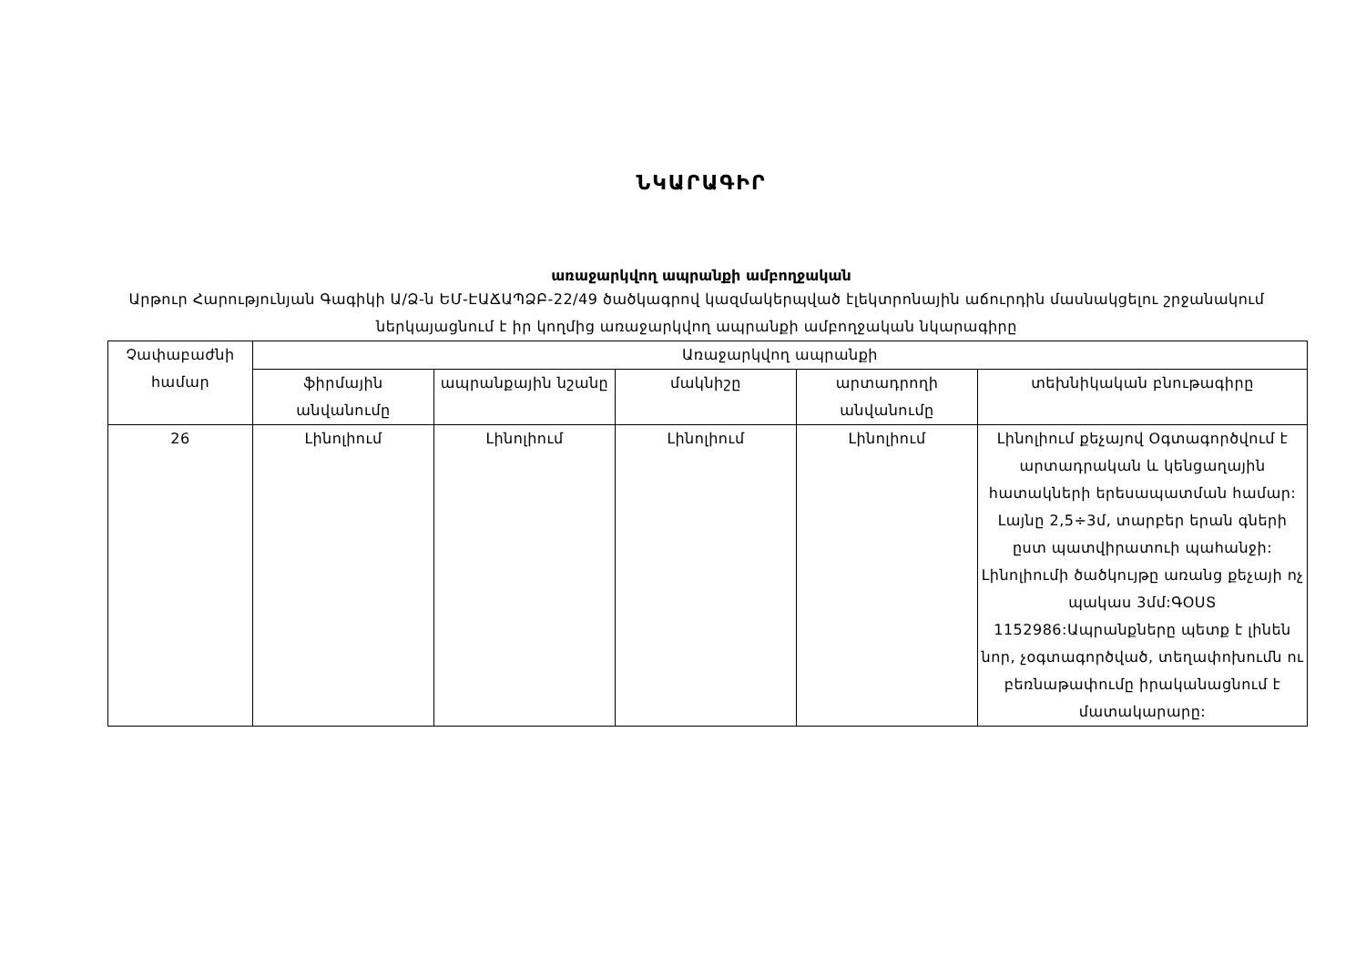ՆԿԱՐԱԳԻՐ
առաջարկվող ապրանքի ամբողջական
Արթուր Հարությունյան Գագիկի Ա/Ձ-ն ԵՄ-ԷԱՃԱՊՁԲ-22/49 ծածկագրով կազմակերպված էլեկտրոնային աճուրդին մասնակցելու շրջանակում ներկայացնում է իր կողմից առաջարկվող ապրանքի ամբողջական նկարագիրը
| Չափաբաժնի համար | Առաջարկվող ապրանքի | | | | |
| --- | --- | --- | --- | --- | --- |
| | ֆիրմային անվանումը | ապրանքային նշանը | մակնիշը | արտադրողի անվանումը | տեխնիկական բնութագիրը |
| 26 | Լինոլիում | Լինոլիում | Լինոլիում | Լինոլիում | Լինոլիում քեչայով Օգտագործվում է արտադրական և կենցաղային հատակների երեսապատման համար: Լայնը 2,5÷3մ, տարբեր երան գների ըստ պատվիրատուի պահանջի: Լինոլիումի ծածկույթը առանց քեչայի ոչ պակաս 3մմ:ԳՕՍՏ 1152986:Ապրանքները պետք է լինեն նոր, չօգտագործված, տեղափոխումն ու բեռնաթափումը իրականացնում է մատակարարը: |